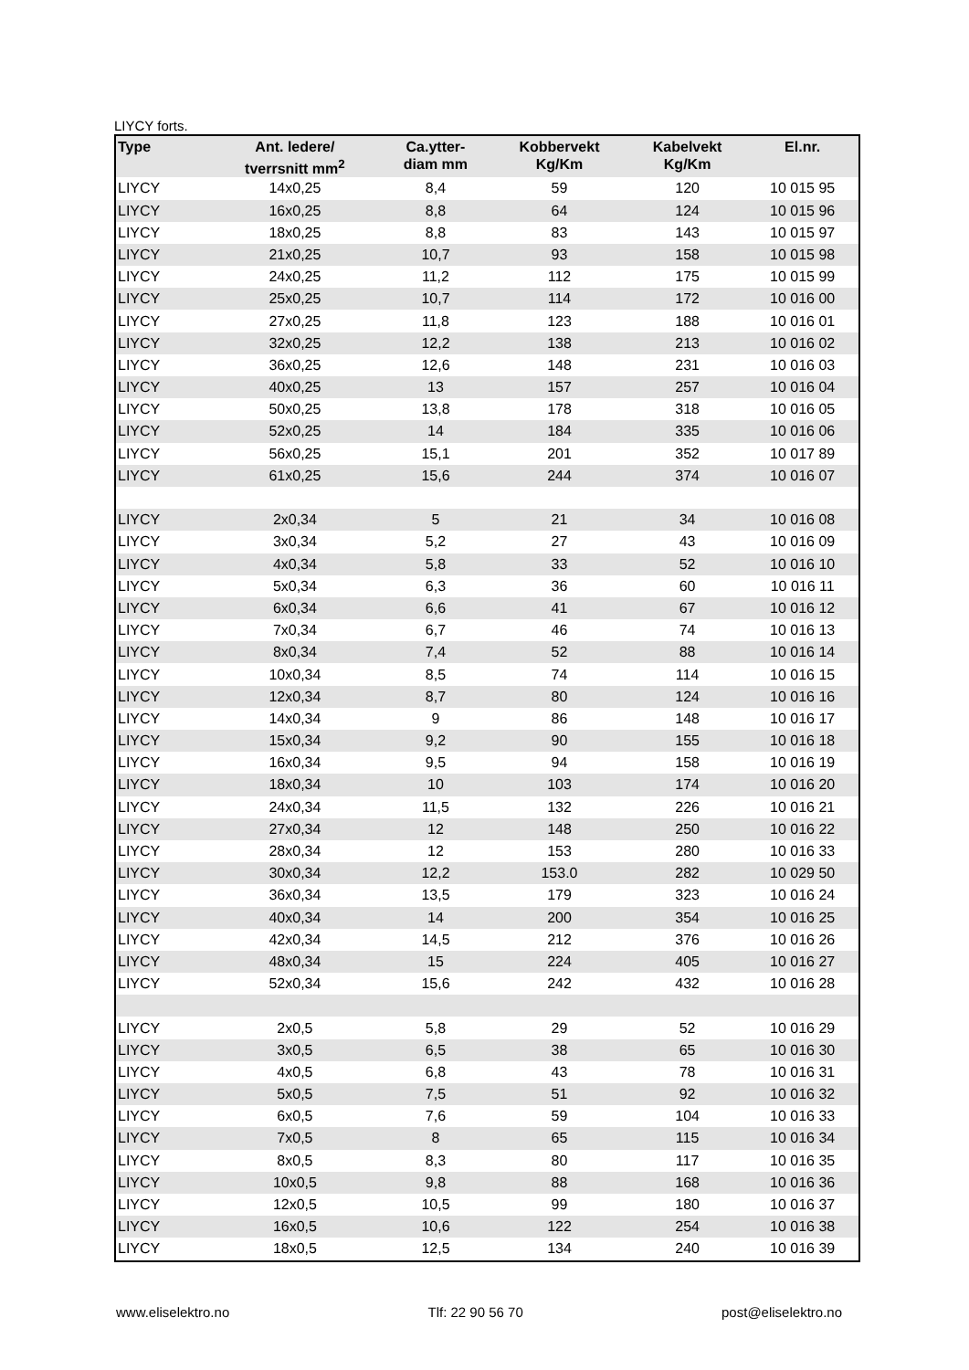LIYCY forts.
| Type | Ant. ledere/ tverrsnitt mm<sup>2</sup> | Ca.ytter- diam mm | Kobbervekt Kg/Km | Kabelvekt Kg/Km | El.nr. |
| --- | --- | --- | --- | --- | --- |
| LIYCY | 14x0,25 | 8,4 | 59 | 120 | 10 015 95 |
| LIYCY | 16x0,25 | 8,8 | 64 | 124 | 10 015 96 |
| LIYCY | 18x0,25 | 8,8 | 83 | 143 | 10 015 97 |
| LIYCY | 21x0,25 | 10,7 | 93 | 158 | 10 015 98 |
| LIYCY | 24x0,25 | 11,2 | 112 | 175 | 10 015 99 |
| LIYCY | 25x0,25 | 10,7 | 114 | 172 | 10 016 00 |
| LIYCY | 27x0,25 | 11,8 | 123 | 188 | 10 016 01 |
| LIYCY | 32x0,25 | 12,2 | 138 | 213 | 10 016 02 |
| LIYCY | 36x0,25 | 12,6 | 148 | 231 | 10 016 03 |
| LIYCY | 40x0,25 | 13 | 157 | 257 | 10 016 04 |
| LIYCY | 50x0,25 | 13,8 | 178 | 318 | 10 016 05 |
| LIYCY | 52x0,25 | 14 | 184 | 335 | 10 016 06 |
| LIYCY | 56x0,25 | 15,1 | 201 | 352 | 10 017 89 |
| LIYCY | 61x0,25 | 15,6 | 244 | 374 | 10 016 07 |
| LIYCY | 2x0,34 | 5 | 21 | 34 | 10 016 08 |
| LIYCY | 3x0,34 | 5,2 | 27 | 43 | 10 016 09 |
| LIYCY | 4x0,34 | 5,8 | 33 | 52 | 10 016 10 |
| LIYCY | 5x0,34 | 6,3 | 36 | 60 | 10 016 11 |
| LIYCY | 6x0,34 | 6,6 | 41 | 67 | 10 016 12 |
| LIYCY | 7x0,34 | 6,7 | 46 | 74 | 10 016 13 |
| LIYCY | 8x0,34 | 7,4 | 52 | 88 | 10 016 14 |
| LIYCY | 10x0,34 | 8,5 | 74 | 114 | 10 016 15 |
| LIYCY | 12x0,34 | 8,7 | 80 | 124 | 10 016 16 |
| LIYCY | 14x0,34 | 9 | 86 | 148 | 10 016 17 |
| LIYCY | 15x0,34 | 9,2 | 90 | 155 | 10 016 18 |
| LIYCY | 16x0,34 | 9,5 | 94 | 158 | 10 016 19 |
| LIYCY | 18x0,34 | 10 | 103 | 174 | 10 016 20 |
| LIYCY | 24x0,34 | 11,5 | 132 | 226 | 10 016 21 |
| LIYCY | 27x0,34 | 12 | 148 | 250 | 10 016 22 |
| LIYCY | 28x0,34 | 12 | 153 | 280 | 10 016 33 |
| LIYCY | 30x0,34 | 12,2 | 153.0 | 282 | 10 029 50 |
| LIYCY | 36x0,34 | 13,5 | 179 | 323 | 10 016 24 |
| LIYCY | 40x0,34 | 14 | 200 | 354 | 10 016 25 |
| LIYCY | 42x0,34 | 14,5 | 212 | 376 | 10 016 26 |
| LIYCY | 48x0,34 | 15 | 224 | 405 | 10 016 27 |
| LIYCY | 52x0,34 | 15,6 | 242 | 432 | 10 016 28 |
| LIYCY | 2x0,5 | 5,8 | 29 | 52 | 10 016 29 |
| LIYCY | 3x0,5 | 6,5 | 38 | 65 | 10 016 30 |
| LIYCY | 4x0,5 | 6,8 | 43 | 78 | 10 016 31 |
| LIYCY | 5x0,5 | 7,5 | 51 | 92 | 10 016 32 |
| LIYCY | 6x0,5 | 7,6 | 59 | 104 | 10 016 33 |
| LIYCY | 7x0,5 | 8 | 65 | 115 | 10 016 34 |
| LIYCY | 8x0,5 | 8,3 | 80 | 117 | 10 016 35 |
| LIYCY | 10x0,5 | 9,8 | 88 | 168 | 10 016 36 |
| LIYCY | 12x0,5 | 10,5 | 99 | 180 | 10 016 37 |
| LIYCY | 16x0,5 | 10,6 | 122 | 254 | 10 016 38 |
| LIYCY | 18x0,5 | 12,5 | 134 | 240 | 10 016 39 |
www.eliselektro.no Tlf: 22 90 56 70 post@eliselektro.no